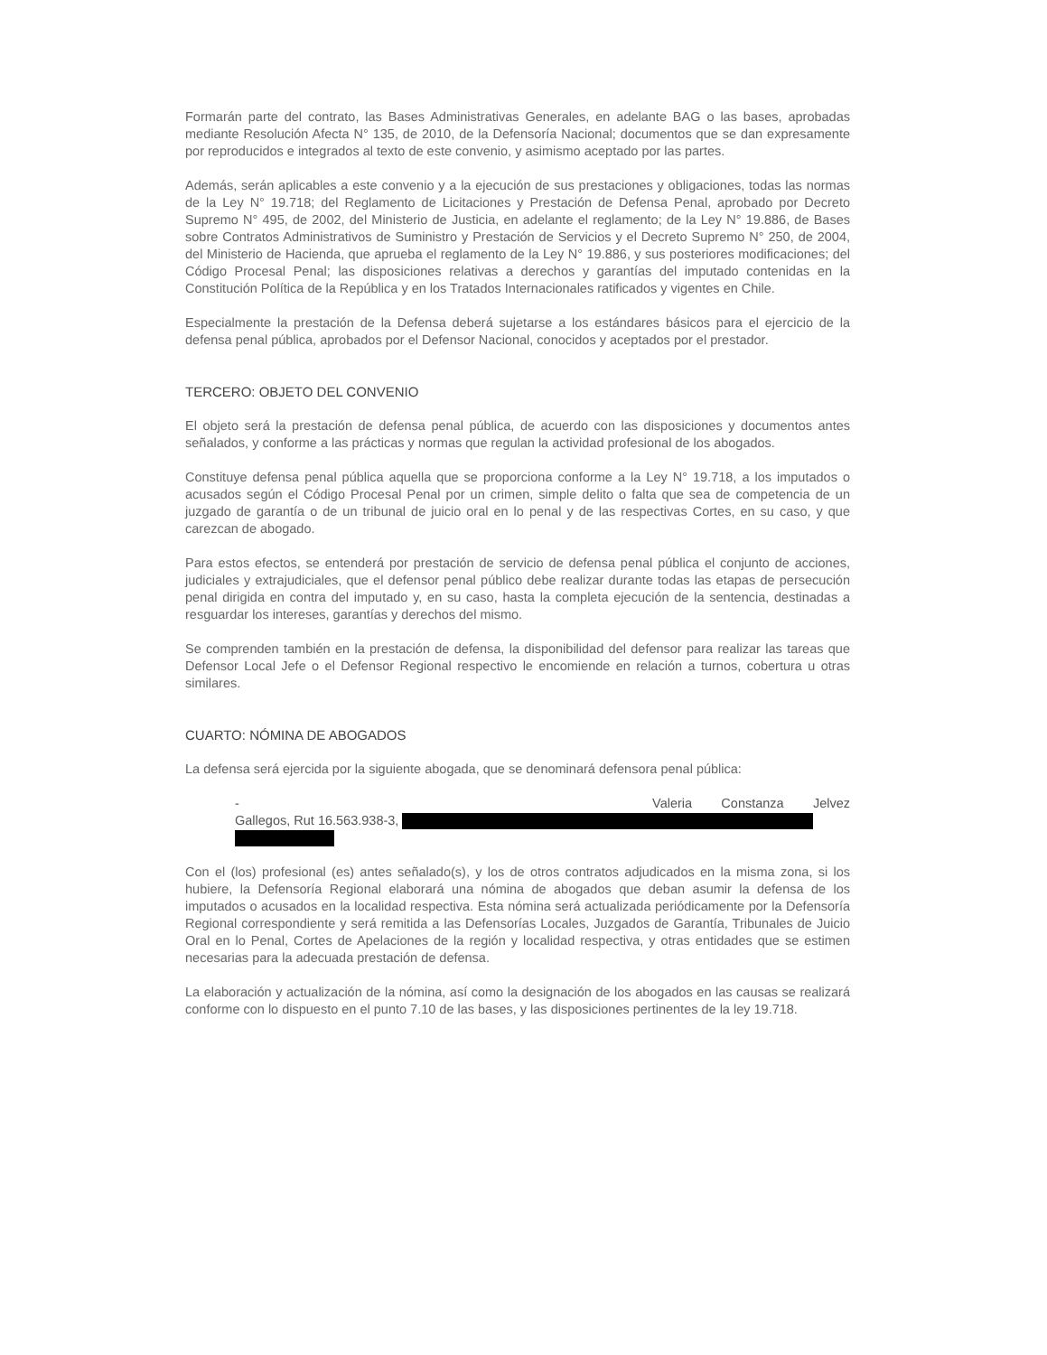Formarán parte del contrato, las Bases Administrativas Generales, en adelante BAG o las bases, aprobadas mediante Resolución Afecta N° 135, de 2010, de la Defensoría Nacional; documentos que se dan expresamente por reproducidos e integrados al texto de este convenio, y asimismo aceptado por las partes.
Además, serán aplicables a este convenio y a la ejecución de sus prestaciones y obligaciones, todas las normas de la Ley N° 19.718; del Reglamento de Licitaciones y Prestación de Defensa Penal, aprobado por Decreto Supremo N° 495, de 2002, del Ministerio de Justicia, en adelante el reglamento; de la Ley N° 19.886, de Bases sobre Contratos Administrativos de Suministro y Prestación de Servicios y el Decreto Supremo N° 250, de 2004, del Ministerio de Hacienda, que aprueba el reglamento de la Ley N° 19.886, y sus posteriores modificaciones; del Código Procesal Penal; las disposiciones relativas a derechos y garantías del imputado contenidas en la Constitución Política de la República y en los Tratados Internacionales ratificados y vigentes en Chile.
Especialmente la prestación de la Defensa deberá sujetarse a los estándares básicos para el ejercicio de la defensa penal pública, aprobados por el Defensor Nacional, conocidos y aceptados por el prestador.
TERCERO: OBJETO DEL CONVENIO
El objeto será la prestación de defensa penal pública, de acuerdo con las disposiciones y documentos antes señalados, y conforme a las prácticas y normas que regulan la actividad profesional de los abogados.
Constituye defensa penal pública aquella que se proporciona conforme a la Ley N° 19.718, a los imputados o acusados según el Código Procesal Penal por un crimen, simple delito o falta que sea de competencia de un juzgado de garantía o de un tribunal de juicio oral en lo penal y de las respectivas Cortes, en su caso, y que carezcan de abogado.
Para estos efectos, se entenderá por prestación de servicio de defensa penal pública el conjunto de acciones, judiciales y extrajudiciales, que el defensor penal público debe realizar durante todas las etapas de persecución penal dirigida en contra del imputado y, en su caso, hasta la completa ejecución de la sentencia, destinadas a resguardar los intereses, garantías y derechos del mismo.
Se comprenden también en la prestación de defensa, la disponibilidad del defensor para realizar las tareas que Defensor Local Jefe o el Defensor Regional respectivo le encomiende en relación a turnos, cobertura u otras similares.
CUARTO: NÓMINA DE ABOGADOS
La defensa será ejercida por la siguiente abogada, que se denominará defensora penal pública:
- Valeria Constanza Jelvez
Gallegos, Rut 16.563.938-3,
Con el (los) profesional (es) antes señalado(s), y los de otros contratos adjudicados en la misma zona, si los hubiere, la Defensoría Regional elaborará una nómina de abogados que deban asumir la defensa de los imputados o acusados en la localidad respectiva. Esta nómina será actualizada periódicamente por la Defensoría Regional correspondiente y será remitida a las Defensorías Locales, Juzgados de Garantía, Tribunales de Juicio Oral en lo Penal, Cortes de Apelaciones de la región y localidad respectiva, y otras entidades que se estimen necesarias para la adecuada prestación de defensa.
La elaboración y actualización de la nómina, así como la designación de los abogados en las causas se realizará conforme con lo dispuesto en el punto 7.10 de las bases, y las disposiciones pertinentes de la ley 19.718.